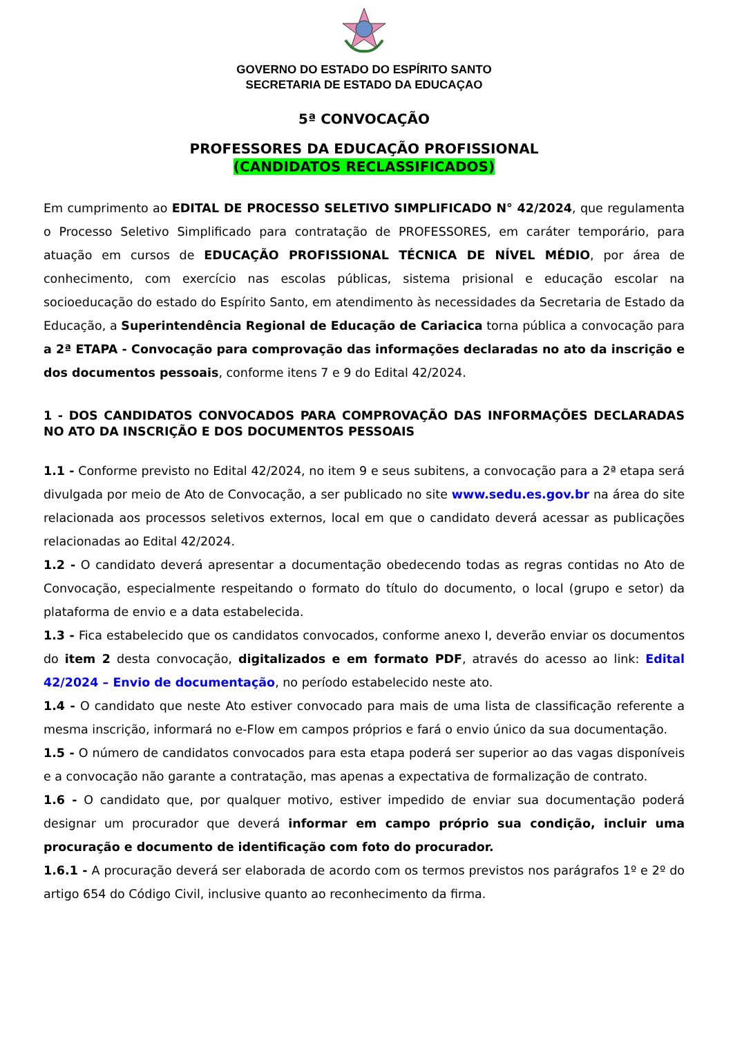GOVERNO DO ESTADO DO ESPÍRITO SANTO
SECRETARIA DE ESTADO DA EDUCAÇAO
5ª CONVOCAÇÃO
PROFESSORES DA EDUCAÇÃO PROFISSIONAL
(CANDIDATOS RECLASSIFICADOS)
Em cumprimento ao EDITAL DE PROCESSO SELETIVO SIMPLIFICADO N° 42/2024, que regulamenta o Processo Seletivo Simplificado para contratação de PROFESSORES, em caráter temporário, para atuação em cursos de EDUCAÇÃO PROFISSIONAL TÉCNICA DE NÍVEL MÉDIO, por área de conhecimento, com exercício nas escolas públicas, sistema prisional e educação escolar na socioeducação do estado do Espírito Santo, em atendimento às necessidades da Secretaria de Estado da Educação, a Superintendência Regional de Educação de Cariacica torna pública a convocação para a 2ª ETAPA - Convocação para comprovação das informações declaradas no ato da inscrição e dos documentos pessoais, conforme itens 7 e 9 do Edital 42/2024.
1 - DOS CANDIDATOS CONVOCADOS PARA COMPROVAÇÃO DAS INFORMAÇÕES DECLARADAS NO ATO DA INSCRIÇÃO E DOS DOCUMENTOS PESSOAIS
1.1 - Conforme previsto no Edital 42/2024, no item 9 e seus subitens, a convocação para a 2ª etapa será divulgada por meio de Ato de Convocação, a ser publicado no site www.sedu.es.gov.br na área do site relacionada aos processos seletivos externos, local em que o candidato deverá acessar as publicações relacionadas ao Edital 42/2024.
1.2 - O candidato deverá apresentar a documentação obedecendo todas as regras contidas no Ato de Convocação, especialmente respeitando o formato do título do documento, o local (grupo e setor) da plataforma de envio e a data estabelecida.
1.3 - Fica estabelecido que os candidatos convocados, conforme anexo I, deverão enviar os documentos do item 2 desta convocação, digitalizados e em formato PDF, através do acesso ao link: Edital 42/2024 – Envio de documentação, no período estabelecido neste ato.
1.4 - O candidato que neste Ato estiver convocado para mais de uma lista de classificação referente a mesma inscrição, informará no e-Flow em campos próprios e fará o envio único da sua documentação.
1.5 - O número de candidatos convocados para esta etapa poderá ser superior ao das vagas disponíveis e a convocação não garante a contratação, mas apenas a expectativa de formalização de contrato.
1.6 - O candidato que, por qualquer motivo, estiver impedido de enviar sua documentação poderá designar um procurador que deverá informar em campo próprio sua condição, incluir uma procuração e documento de identificação com foto do procurador.
1.6.1 - A procuração deverá ser elaborada de acordo com os termos previstos nos parágrafos 1º e 2º do artigo 654 do Código Civil, inclusive quanto ao reconhecimento da firma.